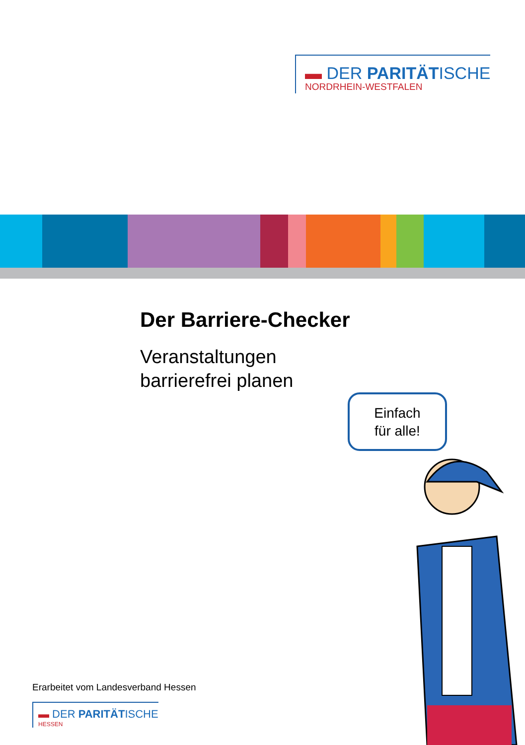▬ DER PARITÄTISCHE
NORDRHEIN-WESTFALEN
Der Barriere-Checker
Veranstaltungen
barrierefrei planen
Einfach
für alle!
Erarbeitet vom Landesverband Hessen
▬ DER PARITÄTISCHE
HESSEN